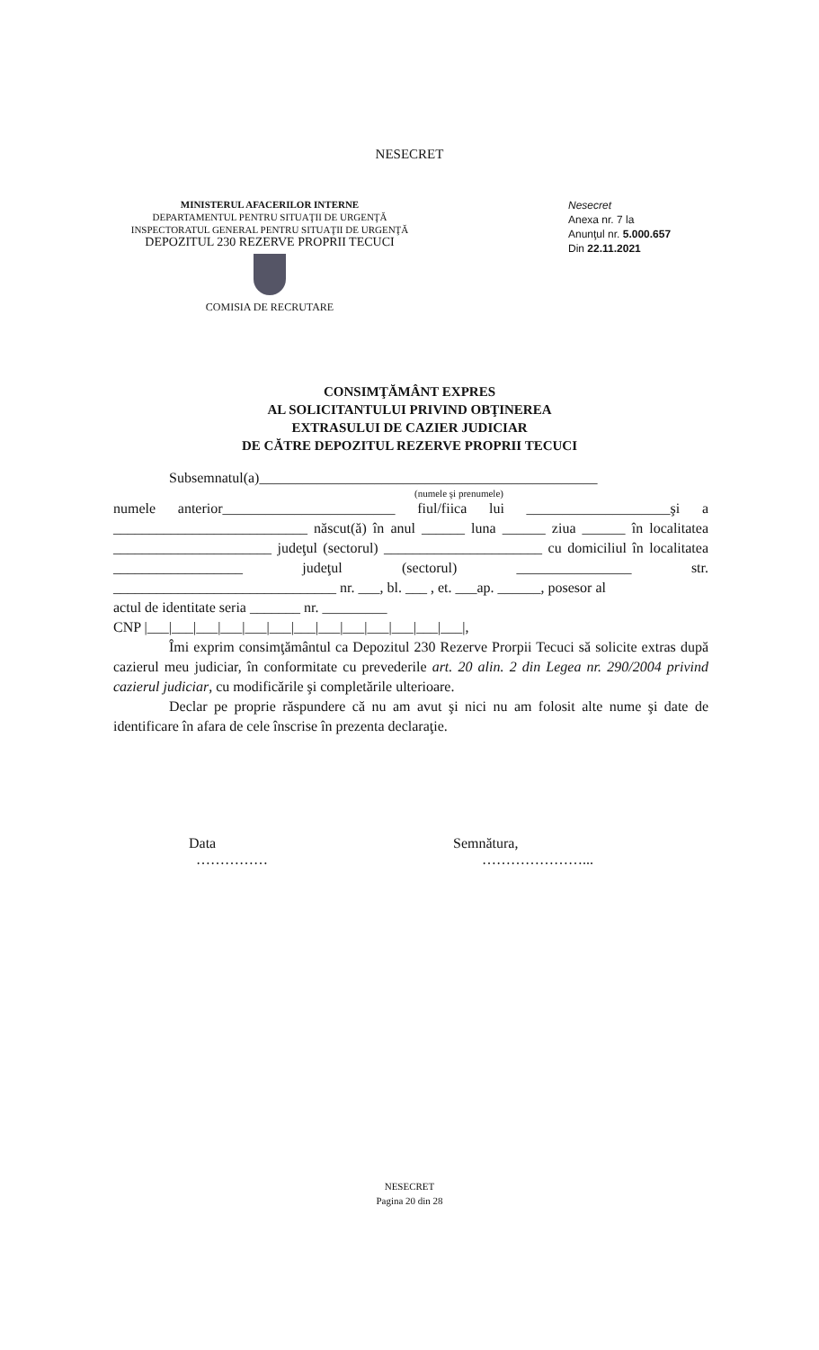NESECRET
MINISTERUL AFACERILOR INTERNE
DEPARTAMENTUL PENTRU SITUAŢII DE URGENŢĂ
INSPECTORATUL GENERAL PENTRU SITUAŢII DE URGENŢĂ
DEPOZITUL 230 REZERVE PROPRII TECUCI
COMISIA DE RECRUTARE
Nesecret
Anexa nr. 7 la
Anunţul nr. 5.000.657
Din 22.11.2021
CONSIMŢĂMÂNT EXPRES
AL SOLICITANTULUI PRIVIND OBŢINEREA
EXTRASULUI DE CAZIER JUDICIAR
DE CĂTRE DEPOZITUL REZERVE PROPRII TECUCI
Subsemnatul(a)_______________________________________________
(numele şi prenumele)
numele anterior________________________ fiul/fiica lui ____________________şi a ___________________________ născut(ă) în anul ______ luna ______ ziua ______ în localitatea ______________________ judeţul (sectorul) ______________________ cu domiciliul în localitatea __________________ judeţul (sectorul) ________________ str. _______________________________ nr. ___, bl. ___ , et. ___ap. ______, posesor al
actul de identitate seria _______ nr. _________
CNP |___|___|___|___|___|___|___|___|___|___|___|___|___|,
Îmi exprim consimţământul ca Depozitul 230 Rezerve Prorpii Tecuci să solicite extras după cazierul meu judiciar, în conformitate cu prevederile art. 20 alin. 2 din Legea nr. 290/2004 privind cazierul judiciar, cu modificările şi completările ulterioare.
Declar pe propriе răspundere că nu am avut şi nici nu am folosit alte nume şi date de identificare în afara de cele înscrise în prezenta declaraţie.
Data
……………
Semnătura,
…………………...
NESECRET
Pagina 20 din 28